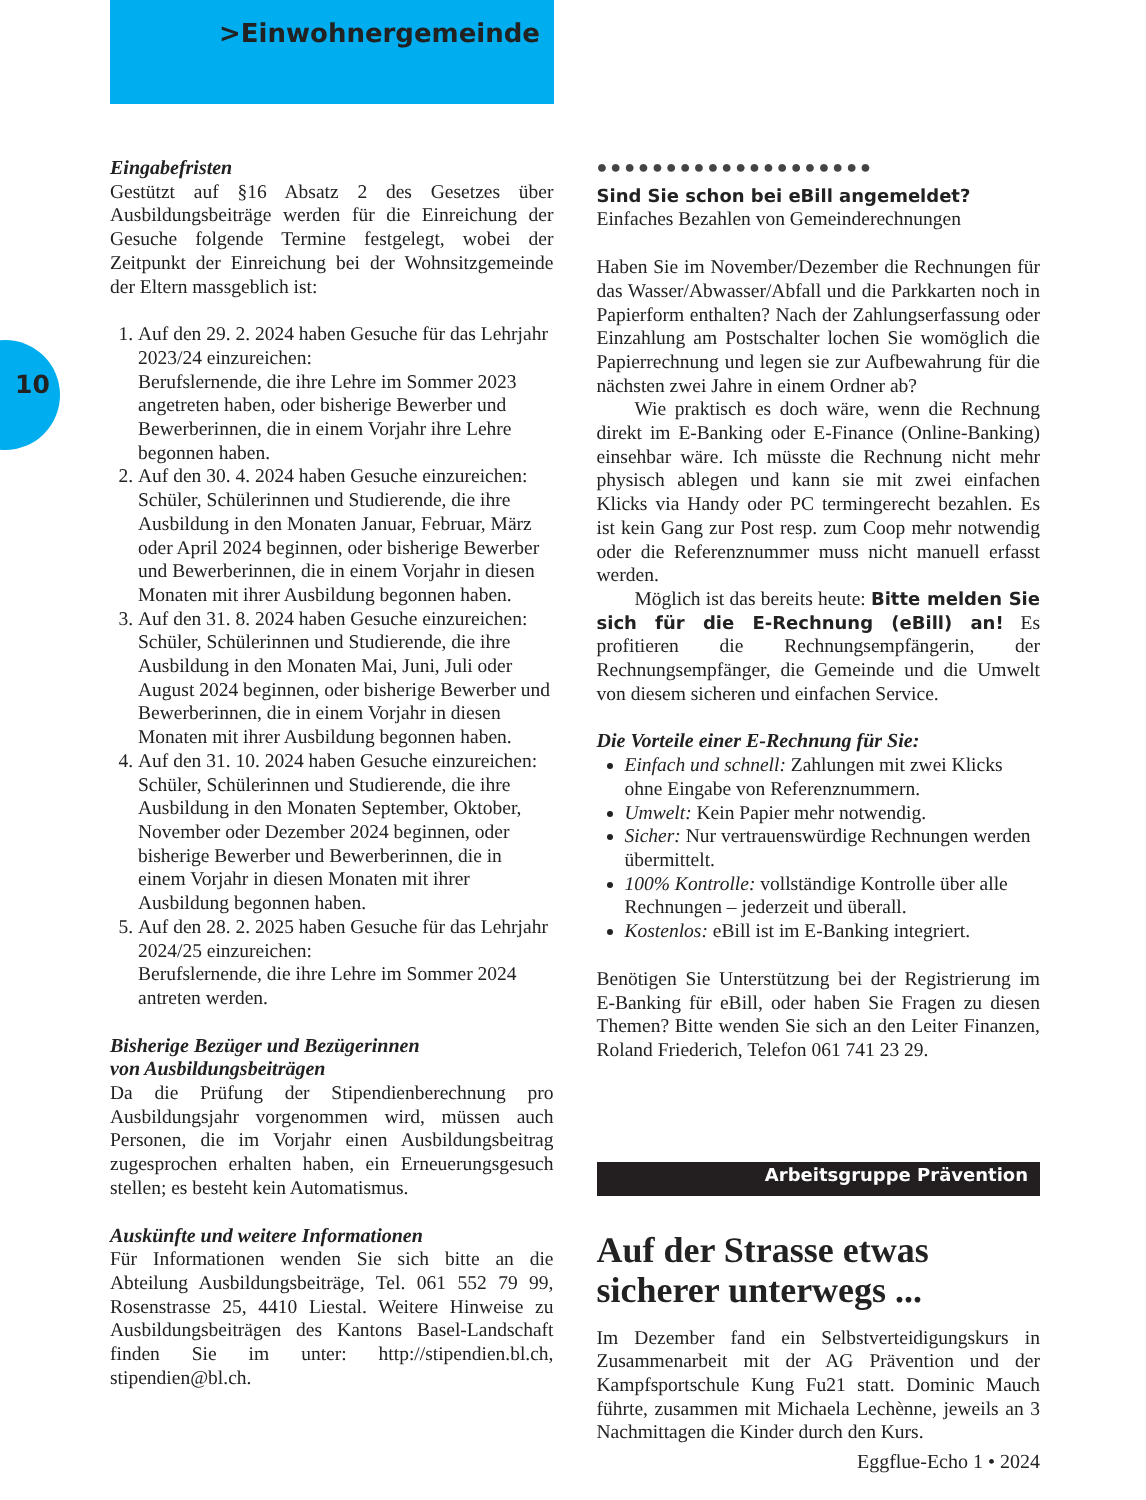>Einwohnergemeinde
10
Eingabefristen
Gestützt auf §16 Absatz 2 des Gesetzes über Ausbildungsbeiträge werden für die Einreichung der Gesuche folgende Termine festgelegt, wobei der Zeitpunkt der Einreichung bei der Wohnsitzgemeinde der Eltern massgeblich ist:
1. Auf den 29. 2. 2024 haben Gesuche für das Lehrjahr 2023/24 einzureichen:
Berufslernende, die ihre Lehre im Sommer 2023 angetreten haben, oder bisherige Bewerber und Bewerberinnen, die in einem Vorjahr ihre Lehre begonnen haben.
2. Auf den 30. 4. 2024 haben Gesuche einzureichen: Schüler, Schülerinnen und Studierende, die ihre Ausbildung in den Monaten Januar, Februar, März oder April 2024 beginnen, oder bisherige Bewerber und Bewerberinnen, die in einem Vorjahr in diesen Monaten mit ihrer Ausbildung begonnen haben.
3. Auf den 31. 8. 2024 haben Gesuche einzureichen: Schüler, Schülerinnen und Studierende, die ihre Ausbildung in den Monaten Mai, Juni, Juli oder August 2024 beginnen, oder bisherige Bewerber und Bewerberinnen, die in einem Vorjahr in diesen Monaten mit ihrer Ausbildung begonnen haben.
4. Auf den 31. 10. 2024 haben Gesuche einzureichen: Schüler, Schülerinnen und Studierende, die ihre Ausbildung in den Monaten September, Oktober, November oder Dezember 2024 beginnen, oder bisherige Bewerber und Bewerberinnen, die in einem Vorjahr in diesen Monaten mit ihrer Ausbildung begonnen haben.
5. Auf den 28. 2. 2025 haben Gesuche für das Lehrjahr 2024/25 einzureichen:
Berufslernende, die ihre Lehre im Sommer 2024 antreten werden.
Bisherige Bezüger und Bezügerinnen
von Ausbildungsbeiträgen
Da die Prüfung der Stipendienberechnung pro Ausbildungsjahr vorgenommen wird, müssen auch Personen, die im Vorjahr einen Ausbildungsbeitrag zugesprochen erhalten haben, ein Erneuerungsgesuch stellen; es besteht kein Automatismus.
Auskünfte und weitere Informationen
Für Informationen wenden Sie sich bitte an die Abteilung Ausbildungsbeiträge, Tel. 061 552 79 99, Rosenstrasse 25, 4410 Liestal. Weitere Hinweise zu Ausbildungsbeiträgen des Kantons Basel-Landschaft finden Sie im unter: http://stipendien.bl.ch, stipendien@bl.ch.
●●●●●●●●●●●●●●●●●●●●
Sind Sie schon bei eBill angemeldet?
Einfaches Bezahlen von Gemeinderechnungen
Haben Sie im November/Dezember die Rechnungen für das Wasser/Abwasser/Abfall und die Parkkarten noch in Papierform enthalten? Nach der Zahlungserfassung oder Einzahlung am Postschalter lochen Sie womöglich die Papierrechnung und legen sie zur Aufbewahrung für die nächsten zwei Jahre in einem Ordner ab?
Wie praktisch es doch wäre, wenn die Rechnung direkt im E-Banking oder E-Finance (Online-Banking) einsehbar wäre. Ich müsste die Rechnung nicht mehr physisch ablegen und kann sie mit zwei einfachen Klicks via Handy oder PC termingerecht bezahlen. Es ist kein Gang zur Post resp. zum Coop mehr notwendig oder die Referenznummer muss nicht manuell erfasst werden.
Möglich ist das bereits heute: Bitte melden Sie sich für die E-Rechnung (eBill) an! Es profitieren die Rechnungsempfängerin, der Rechnungsempfänger, die Gemeinde und die Umwelt von diesem sicheren und einfachen Service.
Die Vorteile einer E-Rechnung für Sie:
Einfach und schnell: Zahlungen mit zwei Klicks ohne Eingabe von Referenznummern.
Umwelt: Kein Papier mehr notwendig.
Sicher: Nur vertrauenswürdige Rechnungen werden übermittelt.
100% Kontrolle: vollständige Kontrolle über alle Rechnungen – jederzeit und überall.
Kostenlos: eBill ist im E-Banking integriert.
Benötigen Sie Unterstützung bei der Registrierung im E-Banking für eBill, oder haben Sie Fragen zu diesen Themen? Bitte wenden Sie sich an den Leiter Finanzen, Roland Friederich, Telefon 061 741 23 29.
Arbeitsgruppe Prävention
Auf der Strasse etwas sicherer unterwegs ...
Im Dezember fand ein Selbstverteidigungskurs in Zusammenarbeit mit der AG Prävention und der Kampfsportschule Kung Fu21 statt. Dominic Mauch führte, zusammen mit Michaela Lechènne, jeweils an 3 Nachmittagen die Kinder durch den Kurs.
Eggflue-Echo 1 • 2024